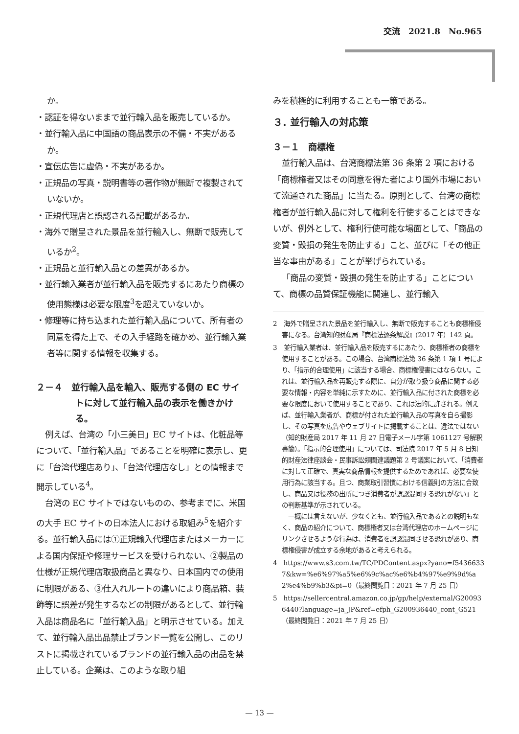交流　2021.8　No.965
か。
・認証を得ないままで並行輸入品を販売しているか。
・並行輸入品に中国語の商品表示の不備・不実があるか。
・宣伝広告に虚偽・不実があるか。
・正規品の写真・説明書等の著作物が無断で複製されていないか。
・正規代理店と誤認される記載があるか。
・海外で贈呈された景品を並行輸入し、無断で販売しているか<sup>2</sup>。
・正規品と並行輸入品との差異があるか。
・並行輸入業者が並行輸入品を販売するにあたり商標の使用態様は必要な限度<sup>3</sup>を超えていないか。
・修理等に持ち込まれた並行輸入品について、所有者の同意を得た上で、その入手経路を確かめ、並行輸入業者等に関する情報を収集する。
２－４　並行輸入品を輸入、販売する側の EC サイトに対して並行輸入品の表示を働きかける。
例えば、台湾の「小三美日」EC サイトは、化粧品等について、「並行輸入品」であることを明確に表示し、更に「台湾代理店あり」、「台湾代理店なし」との情報まで開示している<sup>4</sup>。
台湾の EC サイトではないものの、参考までに、米国の大手 EC サイトの日本法人における取組み<sup>5</sup>を紹介する。並行輸入品には①正規輸入代理店またはメーカーによる国内保証や修理サービスを受けられない、②製品の仕様が正規代理店取扱商品と異なり、日本国内での使用に制限がある、③仕入れルートの違いにより商品箱、装飾等に誤差が発生するなどの制限があるとして、並行輸入品は商品名に「並行輸入品」と明示させている。加えて、並行輸入品出品禁止ブランド一覧を公開し、このリストに掲載されているブランドの並行輸入品の出品を禁止している。企業は、このような取り組
みを積極的に利用することも一策である。
３. 並行輸入の対応策
３－１　商標権
並行輸入品は、台湾商標法第 36 条第 2 項における「商標権者又はその同意を得た者により国外市場において流通された商品」に当たる。原則として、台湾の商標権者が並行輸入品に対して権利を行使することはできないが、例外として、権利行使可能な場面として、「商品の変質・毀損の発生を防止する」こと、並びに「その他正当な事由がある」ことが挙げられている。
「商品の変質・毀損の発生を防止する」ことについて、商標の品質保証機能に関連し、並行輸入
2　海外で贈呈された景品を並行輸入し、無断で販売することも商標権侵害になる。台湾知的財産局『商標法逐条解説』(2017 年）142 頁。
3　並行輸入業者は、並行輸入品を販売するにあたり、商標権者の商標を使用することがある。この場合、台湾商標法第 36 条第 1 項 1 号により、「指示的合理使用」に該当する場合、商標権侵害にはならない。これは、並行輸入品を再販売する際に、自分が取り扱う商品に関する必要な情報・内容を単純に示すために、並行輸入品に付された商標を必要な限度において使用することであり、これは法的に許される。例えば、並行輸入業者が、商標が付された並行輸入品の写真を自ら撮影し、その写真を広告やウェブサイトに掲載することは、違法ではない（知的財産局 2017 年 11 月 27 日電子メール字第 1061127 号解釈書簡）。「指示的合理使用」については、司法院 2017 年 5 月 8 日知的財産法律座談会・民事訴訟類関連議題第 2 号議案において、「消費者に対して正確で、真実な商品情報を提供するためであれば、必要な使用行為に該当する。且つ、商業取引習慣における信義則の方法に合致し、商品又は役務の出所につき消費者が誤認混同する恐れがない」との判断基準が示されている。
　一概には言えないが、少なくとも、並行輸入品であるとの説明もなく、商品の紹介について、商標権者又は台湾代理店のホームページにリンクさせるような行為は、消費者を誤認混同させる恐れがあり、商標権侵害が成立する余地があると考えられる。
4　https://www.s3.com.tw/TC/PDContent.aspx?yano=f54366337&kw=%e6%97%a5%e6%9c%ac%e6%b4%97%e9%9d%a2%e4%b9%b3&pi=0（最終閲覧日：2021 年 7 月 25 日）
5　https://sellercentral.amazon.co.jp/gp/help/external/G200936440?language=ja_JP&ref=efph_G200936440_cont_G521（最終閲覧日：2021 年 7 月 25 日）
— 13 —